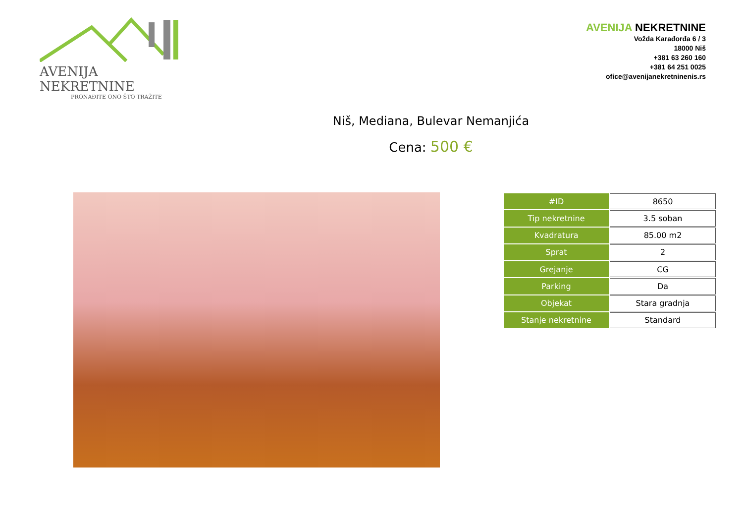AVENIJA NEKRETNINE
PRONAĐITE ONO ŠTO TRAŽITE
AVENIJA NEKRETNINE
Vožda Karađorđa 6 / 3
18000 Niš
+381 63 260 160
+381 64 251 0025
ofice@avenijanekretninenis.rs
Niš, Mediana, Bulevar Nemanjića
Cena: 500 €
| #ID | 8650 |
| Tip nekretnine | 3.5 soban |
| Kvadratura | 85.00 m2 |
| Sprat | 2 |
| Grejanje | CG |
| Parking | Da |
| Objekat | Stara gradnja |
| Stanje nekretnine | Standard |